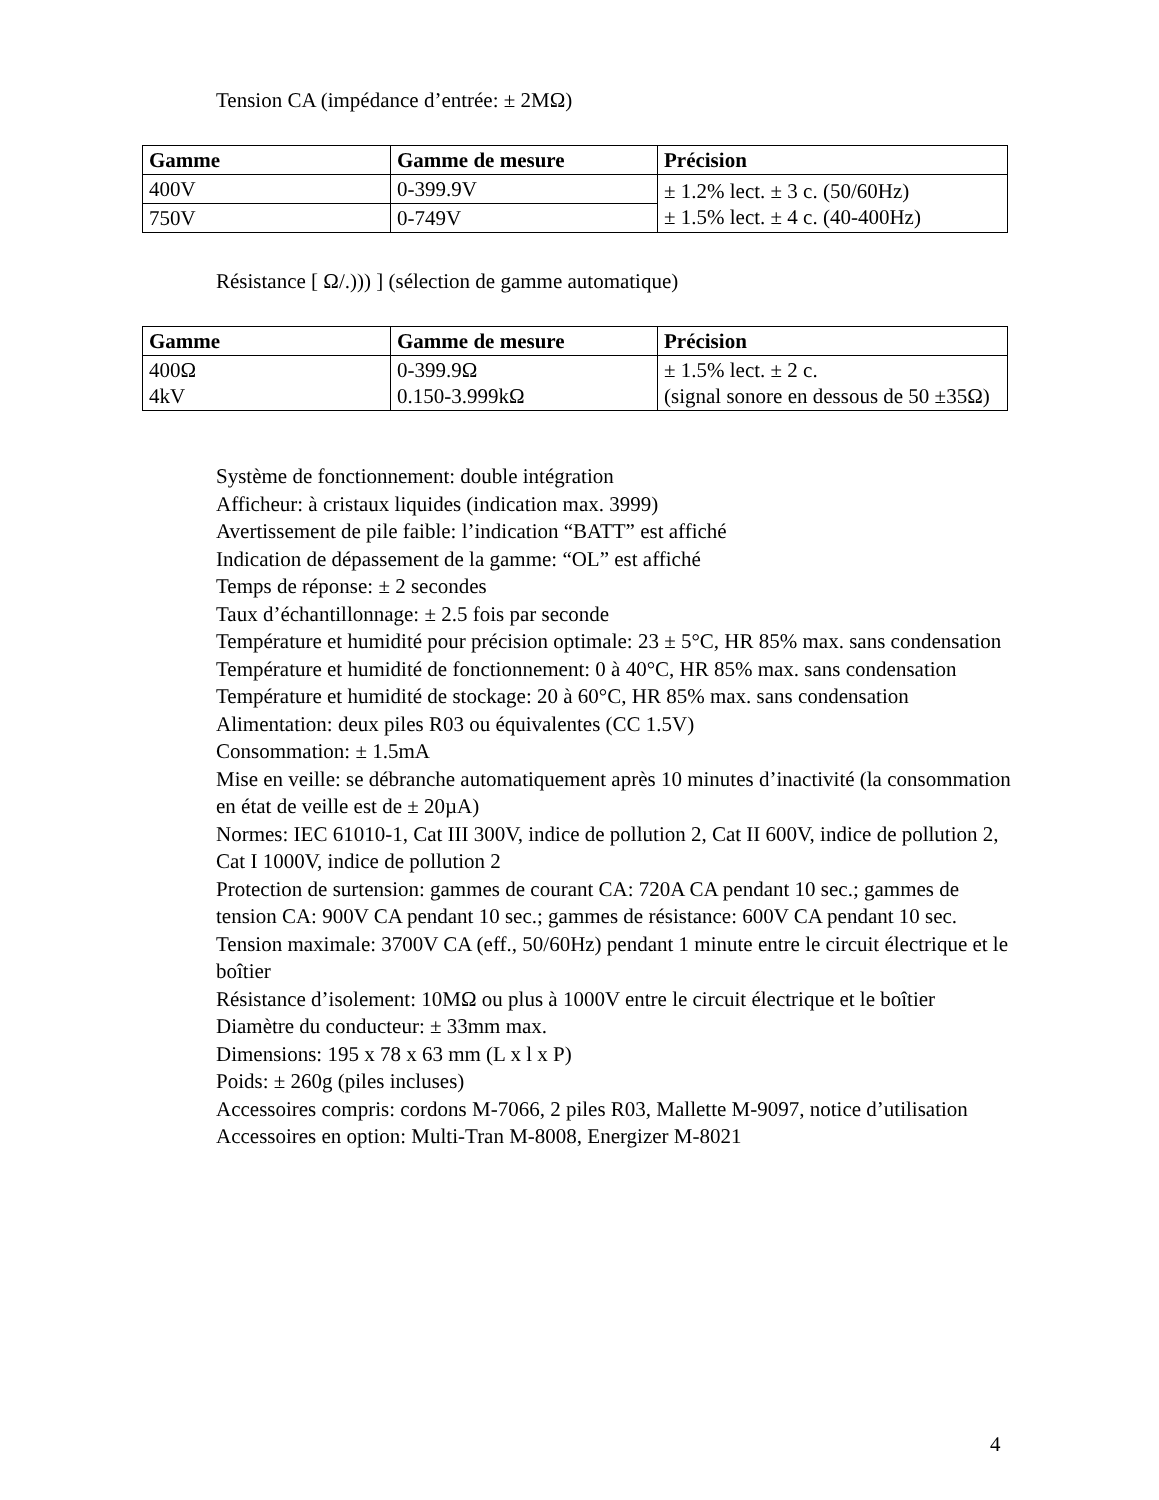Tension CA (impédance d’entrée: ± 2MΩ)
| Gamme | Gamme de mesure | Précision |
| --- | --- | --- |
| 400V | 0-399.9V | ± 1.2% lect. ± 3 c. (50/60Hz) ± 1.5% lect. ± 4 c. (40-400Hz) |
| 750V | 0-749V | |
Résistance [ Ω/.))) ] (sélection de gamme automatique)
| Gamme | Gamme de mesure | Précision |
| --- | --- | --- |
| 400Ω 4kV | 0-399.9Ω 0.150-3.999kΩ | ± 1.5% lect. ± 2 c. (signal sonore en dessous de 50 ±35Ω) |
Système de fonctionnement: double intégration
Afficheur: à cristaux liquides (indication max. 3999)
Avertissement de pile faible: l’indication “BATT” est affiché
Indication de dépassement de la gamme: “OL” est affiché
Temps de réponse: ± 2 secondes
Taux d’échantillonnage: ± 2.5 fois par seconde
Température et humidité pour précision optimale: 23 ± 5°C, HR 85% max. sans condensation
Température et humidité de fonctionnement: 0 à 40°C, HR 85% max. sans condensation
Température et humidité de stockage: 20 à 60°C, HR 85% max. sans condensation
Alimentation: deux piles R03 ou équivalentes (CC 1.5V)
Consommation: ± 1.5mA
Mise en veille: se débranche automatiquement après 10 minutes d’inactivité (la consommation en état de veille est de ± 20µA)
Normes: IEC 61010-1, Cat III 300V, indice de pollution 2, Cat II 600V, indice de pollution 2, Cat I 1000V, indice de pollution 2
Protection de surtension: gammes de courant CA: 720A CA pendant 10 sec.; gammes de tension CA: 900V CA pendant 10 sec.; gammes de résistance: 600V CA pendant 10 sec.
Tension maximale: 3700V CA (eff., 50/60Hz) pendant 1 minute entre le circuit électrique et le boîtier
Résistance d’isolement: 10MΩ ou plus à 1000V entre le circuit électrique et le boîtier
Diamètre du conducteur: ± 33mm max.
Dimensions: 195 x 78 x 63 mm (L x l x P)
Poids: ± 260g (piles incluses)
Accessoires compris: cordons M-7066, 2 piles R03, Mallette M-9097, notice d’utilisation
Accessoires en option: Multi-Tran M-8008, Energizer M-8021
4